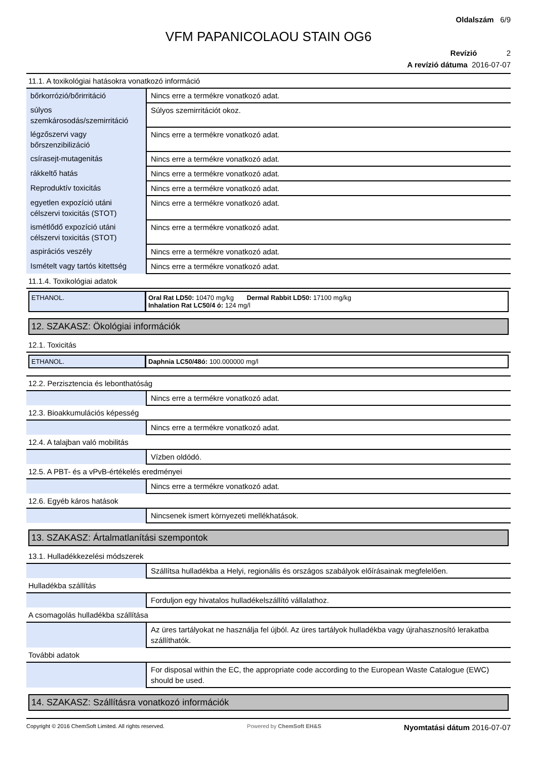Oldalszám 6/9
VFM PAPANICOLAOU STAIN OG6
Revízió 2
A revízió dátuma 2016-07-07
11.1. A toxikológiai hatásokra vonatkozó információ
| bőrkorrózió/bőrirritáció | Nincs erre a termékre vonatkozó adat. |
| súlyos szemkárosodás/szemirritáció | Súlyos szemirritációt okoz. |
| légzőszervi vagy bőrszenzibilizáció | Nincs erre a termékre vonatkozó adat. |
| csírasejt-mutagenitás | Nincs erre a termékre vonatkozó adat. |
| rákkeltő hatás | Nincs erre a termékre vonatkozó adat. |
| Reproduktív toxicitás | Nincs erre a termékre vonatkozó adat. |
| egyetlen expozíció utáni célszervi toxicitás (STOT) | Nincs erre a termékre vonatkozó adat. |
| ismétlődő expozíció utáni célszervi toxicitás (STOT) | Nincs erre a termékre vonatkozó adat. |
| aspirációs veszély | Nincs erre a termékre vonatkozó adat. |
| Ismételt vagy tartós kitettség | Nincs erre a termékre vonatkozó adat. |
11.1.4. Toxikológiai adatok
ETHANOL. Oral Rat LD50: 10470 mg/kg Dermal Rabbit LD50: 17100 mg/kg
Inhalation Rat LC50/4 ó: 124 mg/l
12. SZAKASZ: Ökológiai információk
12.1. Toxicitás
ETHANOL. Daphnia LC50/48ó: 100.000000 mg/l
12.2. Perzisztencia és lebonthatóság
| | Nincs erre a termékre vonatkozó adat. |
12.3. Bioakkumulációs képesség
| | Nincs erre a termékre vonatkozó adat. |
12.4. A talajban való mobilitás
| | Vízben oldódó. |
12.5. A PBT- és a vPvB-értékelés eredményei
| | Nincs erre a termékre vonatkozó adat. |
12.6. Egyéb káros hatások
| | Nincsenek ismert környezeti mellékhatások. |
13. SZAKASZ: Ártalmatlanítási szempontok
13.1. Hulladékkezelési módszerek
| | Szállítsa hulladékba a Helyi, regionális és országos szabályok előírásainak megfelelően. |
Hulladékba szállítás
| | Forduljon egy hivatalos hulladékelszállító vállalathoz. |
A csomagolás hulladékba szállítása
| | Az üres tartályokat ne használja fel újból. Az üres tartályok hulladékba vagy újrahasznosító lerakatba szállíthatók. |
További adatok
| | For disposal within the EC, the appropriate code according to the European Waste Catalogue (EWC) should be used. |
14. SZAKASZ: Szállításra vonatkozó információk
Copyright © 2016 ChemSoft Limited. All rights reserved. Powered by ChemSoft EH&S Nyomtatási dátum 2016-07-07